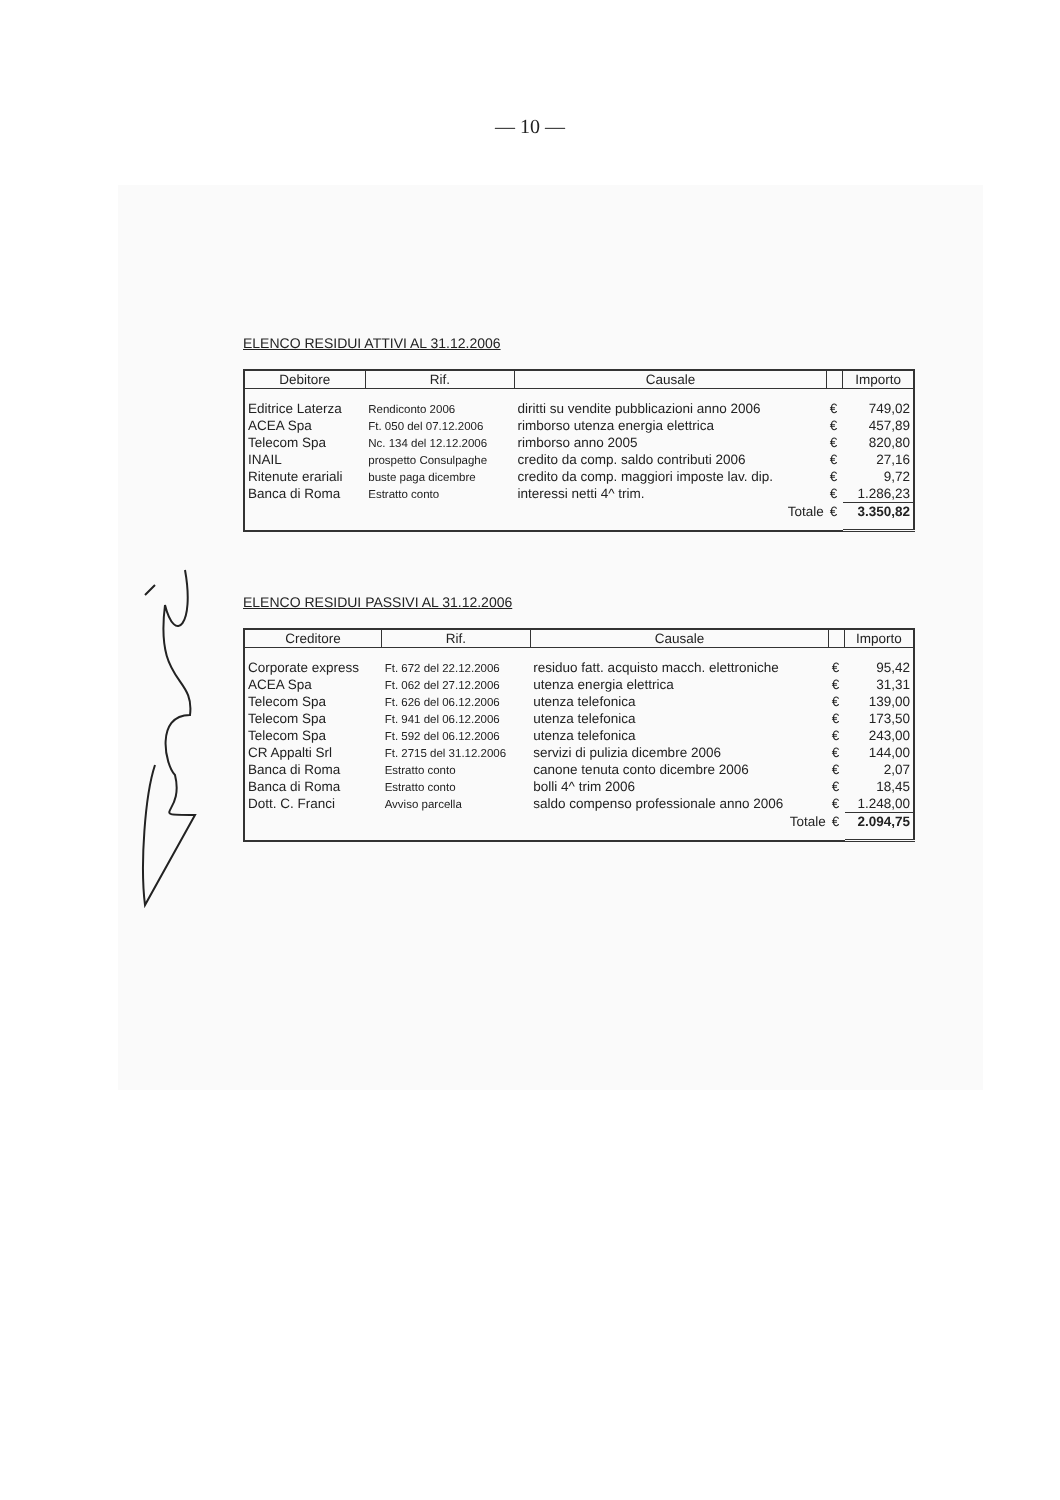— 10 —
ELENCO RESIDUI ATTIVI AL 31.12.2006
| Debitore | Rif. | Causale | | Importo |
| --- | --- | --- | --- | --- |
| Editrice Laterza | Rendiconto 2006 | diritti su vendite pubblicazioni anno 2006 | € | 749,02 |
| ACEA Spa | Ft. 050 del 07.12.2006 | rimborso utenza energia elettrica | € | 457,89 |
| Telecom Spa | Nc. 134 del 12.12.2006 | rimborso anno 2005 | € | 820,80 |
| INAIL | prospetto Consulpaghe | credito da comp. saldo contributi 2006 | € | 27,16 |
| Ritenute erariali | buste paga dicembre | credito da comp. maggiori imposte lav. dip. | € | 9,72 |
| Banca di Roma | Estratto conto | interessi netti 4^ trim. | € | 1.286,23 |
| | | Totale | € | 3.350,82 |
ELENCO RESIDUI PASSIVI AL 31.12.2006
| Creditore | Rif. | Causale | | Importo |
| --- | --- | --- | --- | --- |
| Corporate express | Ft. 672 del 22.12.2006 | residuo fatt. acquisto macch. elettroniche | € | 95,42 |
| ACEA Spa | Ft. 062 del 27.12.2006 | utenza energia elettrica | € | 31,31 |
| Telecom Spa | Ft. 626 del 06.12.2006 | utenza telefonica | € | 139,00 |
| Telecom Spa | Ft. 941 del 06.12.2006 | utenza telefonica | € | 173,50 |
| Telecom Spa | Ft. 592 del 06.12.2006 | utenza telefonica | € | 243,00 |
| CR Appalti Srl | Ft. 2715 del 31.12.2006 | servizi di pulizia dicembre 2006 | € | 144,00 |
| Banca di Roma | Estratto conto | canone tenuta conto dicembre 2006 | € | 2,07 |
| Banca di Roma | Estratto conto | bolli 4^ trim 2006 | € | 18,45 |
| Dott. C. Franci | Avviso parcella | saldo compenso professionale anno 2006 | € | 1.248,00 |
| | | Totale | € | 2.094,75 |